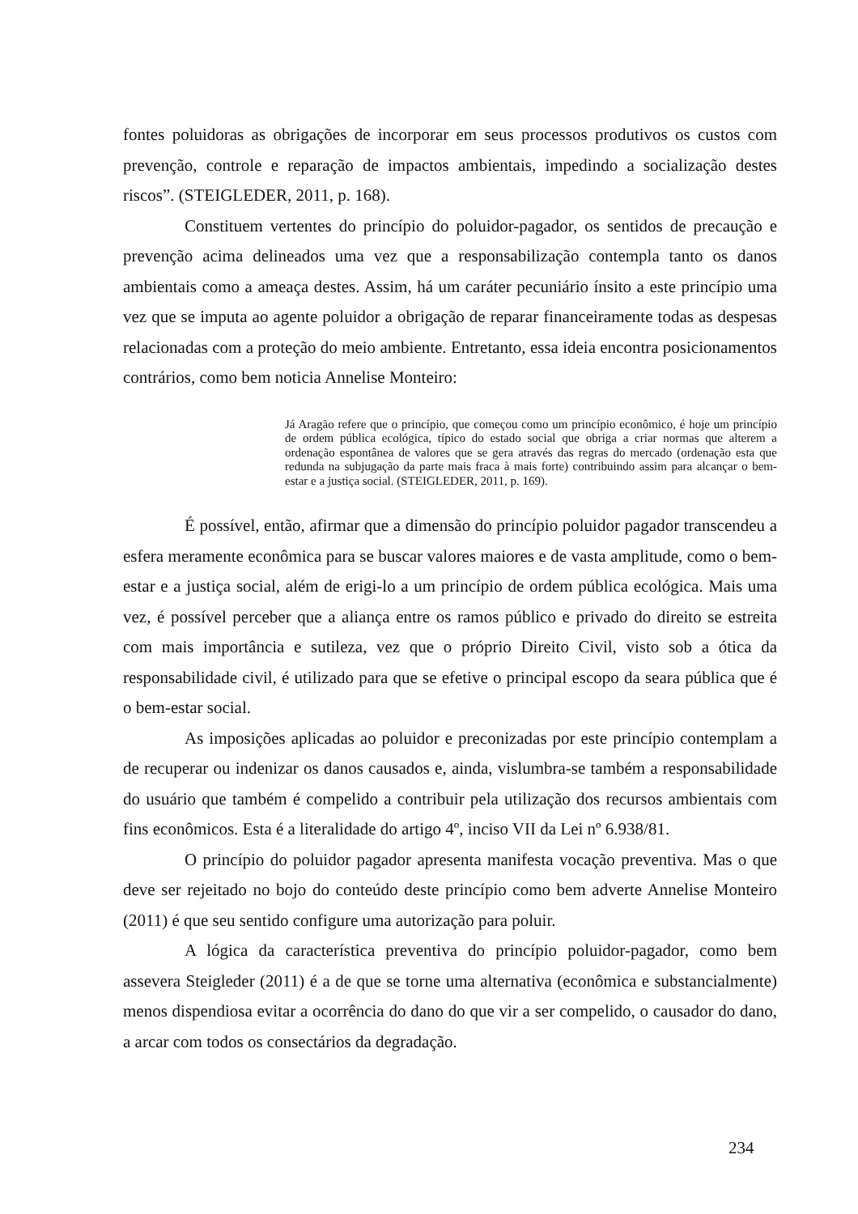fontes poluidoras as obrigações de incorporar em seus processos produtivos os custos com prevenção, controle e reparação de impactos ambientais, impedindo a socialização destes riscos”. (STEIGLEDER, 2011, p. 168).
Constituem vertentes do princípio do poluidor-pagador, os sentidos de precaução e prevenção acima delineados uma vez que a responsabilização contempla tanto os danos ambientais como a ameaça destes. Assim, há um caráter pecuniário ínsito a este princípio uma vez que se imputa ao agente poluidor a obrigação de reparar financeiramente todas as despesas relacionadas com a proteção do meio ambiente. Entretanto, essa ideia encontra posicionamentos contrários, como bem noticia Annelise Monteiro:
Já Aragão refere que o princípio, que começou como um princípio econômico, é hoje um princípio de ordem pública ecológica, típico do estado social que obriga a criar normas que alterem a ordenação espontânea de valores que se gera através das regras do mercado (ordenação esta que redunda na subjugação da parte mais fraca à mais forte) contribuindo assim para alcançar o bem-estar e a justiça social. (STEIGLEDER, 2011, p. 169).
É possível, então, afirmar que a dimensão do princípio poluidor pagador transcendeu a esfera meramente econômica para se buscar valores maiores e de vasta amplitude, como o bem-estar e a justiça social, além de erigi-lo a um princípio de ordem pública ecológica. Mais uma vez, é possível perceber que a aliança entre os ramos público e privado do direito se estreita com mais importância e sutileza, vez que o próprio Direito Civil, visto sob a ótica da responsabilidade civil, é utilizado para que se efetive o principal escopo da seara pública que é o bem-estar social.
As imposições aplicadas ao poluidor e preconizadas por este princípio contemplam a de recuperar ou indenizar os danos causados e, ainda, vislumbra-se também a responsabilidade do usuário que também é compelido a contribuir pela utilização dos recursos ambientais com fins econômicos. Esta é a literalidade do artigo 4º, inciso VII da Lei nº 6.938/81.
O princípio do poluidor pagador apresenta manifesta vocação preventiva. Mas o que deve ser rejeitado no bojo do conteúdo deste princípio como bem adverte Annelise Monteiro (2011) é que seu sentido configure uma autorização para poluir.
A lógica da característica preventiva do princípio poluidor-pagador, como bem assevera Steigleder (2011) é a de que se torne uma alternativa (econômica e substancialmente) menos dispendiosa evitar a ocorrência do dano do que vir a ser compelido, o causador do dano, a arcar com todos os consectários da degradação.
234